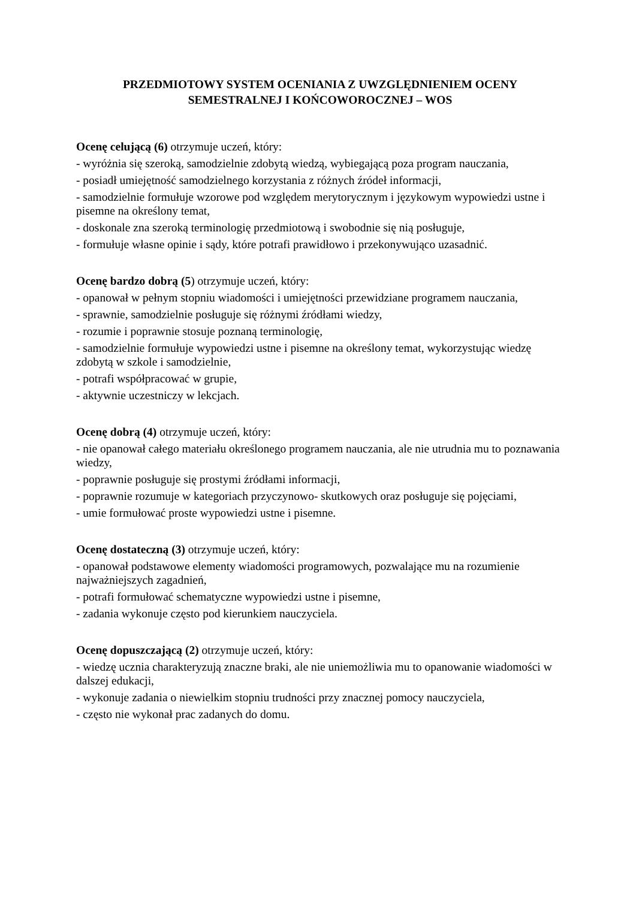PRZEDMIOTOWY SYSTEM OCENIANIA Z UWZGLĘDNIENIEM OCENY
SEMESTRALNEJ I KOŃCOWOROCZNEJ – WOS
Ocenę celującą (6) otrzymuje uczeń, który:
- wyróżnia się szeroką, samodzielnie zdobytą wiedzą, wybiegającą poza program nauczania,
- posiadł umiejętność samodzielnego korzystania z różnych źródeł informacji,
- samodzielnie formułuje wzorowe pod względem merytorycznym i językowym wypowiedzi ustne i pisemne na określony temat,
- doskonale zna szeroką terminologię przedmiotową i swobodnie się nią posługuje,
- formułuje własne opinie i sądy, które potrafi prawidłowo i przekonywująco uzasadnić.
Ocenę bardzo dobrą (5) otrzymuje uczeń, który:
- opanował w pełnym stopniu wiadomości i umiejętności przewidziane programem nauczania,
- sprawnie, samodzielnie posługuje się różnymi źródłami wiedzy,
- rozumie i poprawnie stosuje poznaną terminologię,
- samodzielnie formułuje wypowiedzi ustne i pisemne na określony temat, wykorzystując wiedzę zdobytą w szkole i samodzielnie,
- potrafi współpracować w grupie,
- aktywnie uczestniczy w lekcjach.
Ocenę dobrą (4) otrzymuje uczeń, który:
- nie opanował całego materiału określonego programem nauczania, ale nie utrudnia mu to poznawania wiedzy,
- poprawnie posługuje się prostymi źródłami informacji,
- poprawnie rozumuje w kategoriach przyczynowo- skutkowych oraz posługuje się pojęciami,
- umie formułować proste wypowiedzi ustne i pisemne.
Ocenę dostateczną (3) otrzymuje uczeń, który:
- opanował podstawowe elementy wiadomości programowych, pozwalające mu na rozumienie najważniejszych zagadnień,
- potrafi formułować schematyczne wypowiedzi ustne i pisemne,
- zadania wykonuje często pod kierunkiem nauczyciela.
Ocenę dopuszczającą (2) otrzymuje uczeń, który:
- wiedzę ucznia charakteryzują znaczne braki, ale nie uniemożliwia mu to opanowanie wiadomości w dalszej edukacji,
- wykonuje zadania o niewielkim stopniu trudności przy znacznej pomocy nauczyciela,
- często nie wykonał prac zadanych do domu.